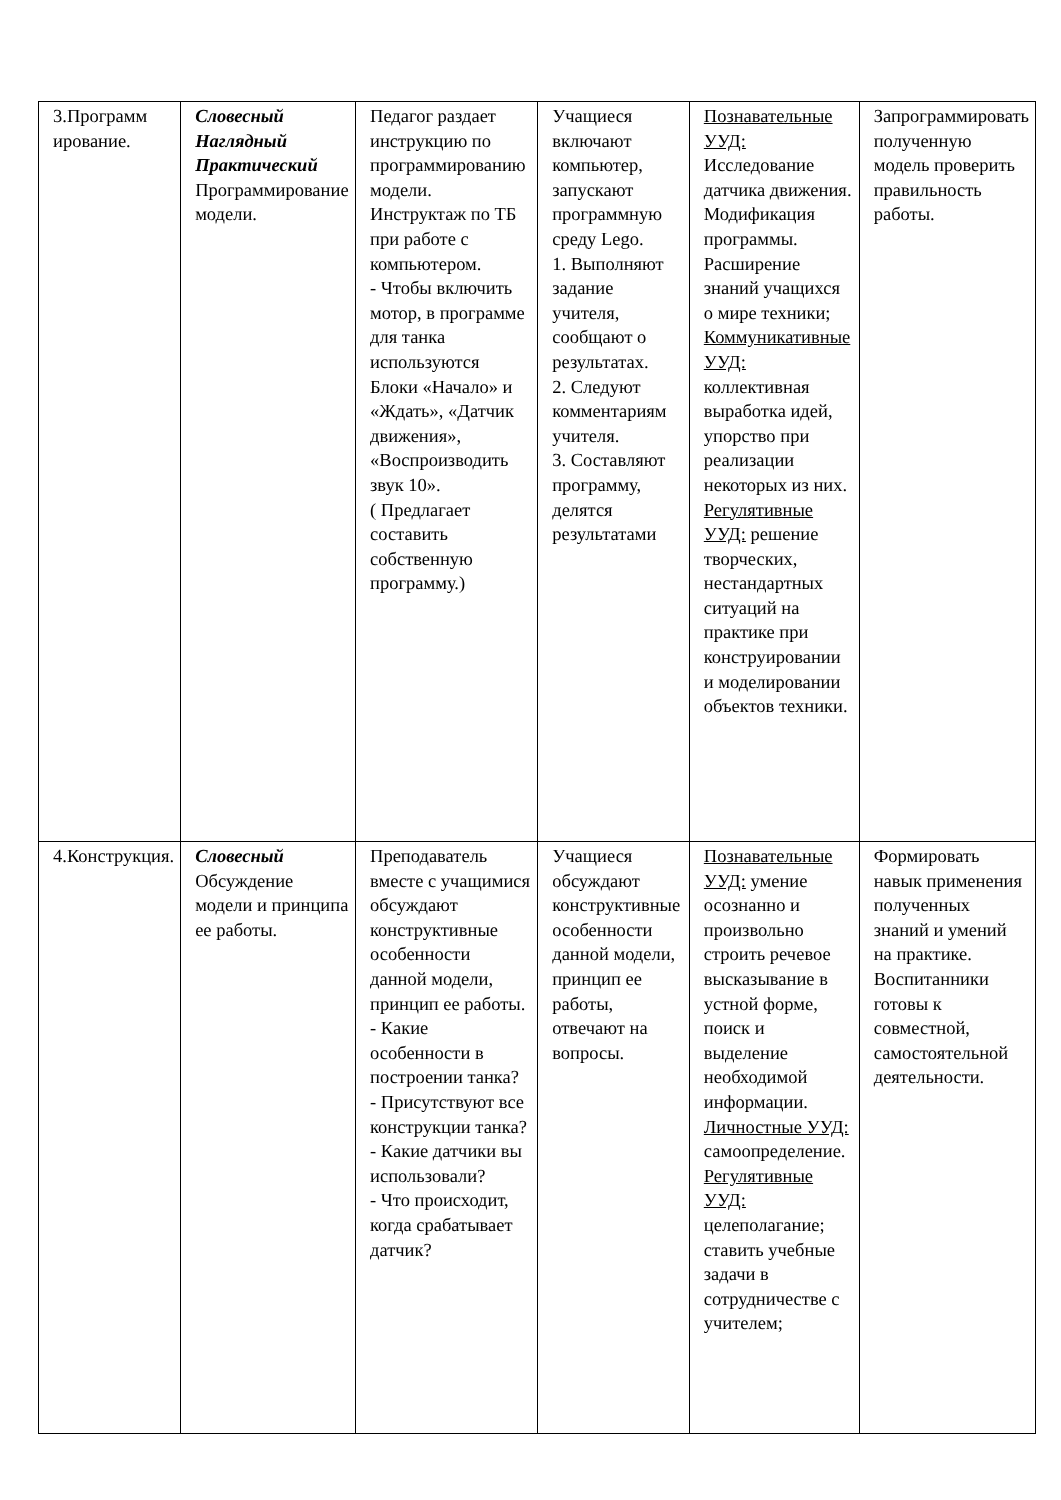| 3.Программ ирование. | Словесный Наглядный Практический Программирование модели. | Педагог раздает инструкцию по программированию модели. Инструктаж по ТБ при работе с компьютером. - Чтобы включить мотор, в программе для танка используются Блоки «Начало» и «Ждать», «Датчик движения», «Воспроизводить звук 10». ( Предлагает составить собственную программу.) | Учащиеся включают компьютер, запускают программную среду Lego. 1. Выполняют задание учителя, сообщают о результатах. 2. Следуют комментариям учителя. 3. Составляют программу, делятся результатами | Познавательные УУД: Исследование датчика движения. Модификация программы. Расширение знаний учащихся о мире техники; Коммуникативные УУД: коллективная выработка идей, упорство при реализации некоторых из них. Регулятивные УУД: решение творческих, нестандартных ситуаций на практике при конструировании и моделировании объектов техники. | Запрограммировать полученную модель проверить правильность работы. |
| 4.Конструкция. | Словесный Обсуждение модели и принципа ее работы. | Преподаватель вместе с учащимися обсуждают конструктивные особенности данной модели, принцип ее работы. - Какие особенности в построении танка? - Присутствуют все конструкции танка? - Какие датчики вы использовали? - Что происходит, когда срабатывает датчик? | Учащиеся обсуждают конструктивные особенности данной модели, принцип ее работы, отвечают на вопросы. | Познавательные УУД: умение осознанно и произвольно строить речевое высказывание в устной форме, поиск и выделение необходимой информации. Личностные УУД: самоопределение. Регулятивные УУД: целеполагание; ставить учебные задачи в сотрудничестве с учителем; | Формировать навык применения полученных знаний и умений на практике. Воспитанники готовы к совместной, самостоятельной деятельности. |